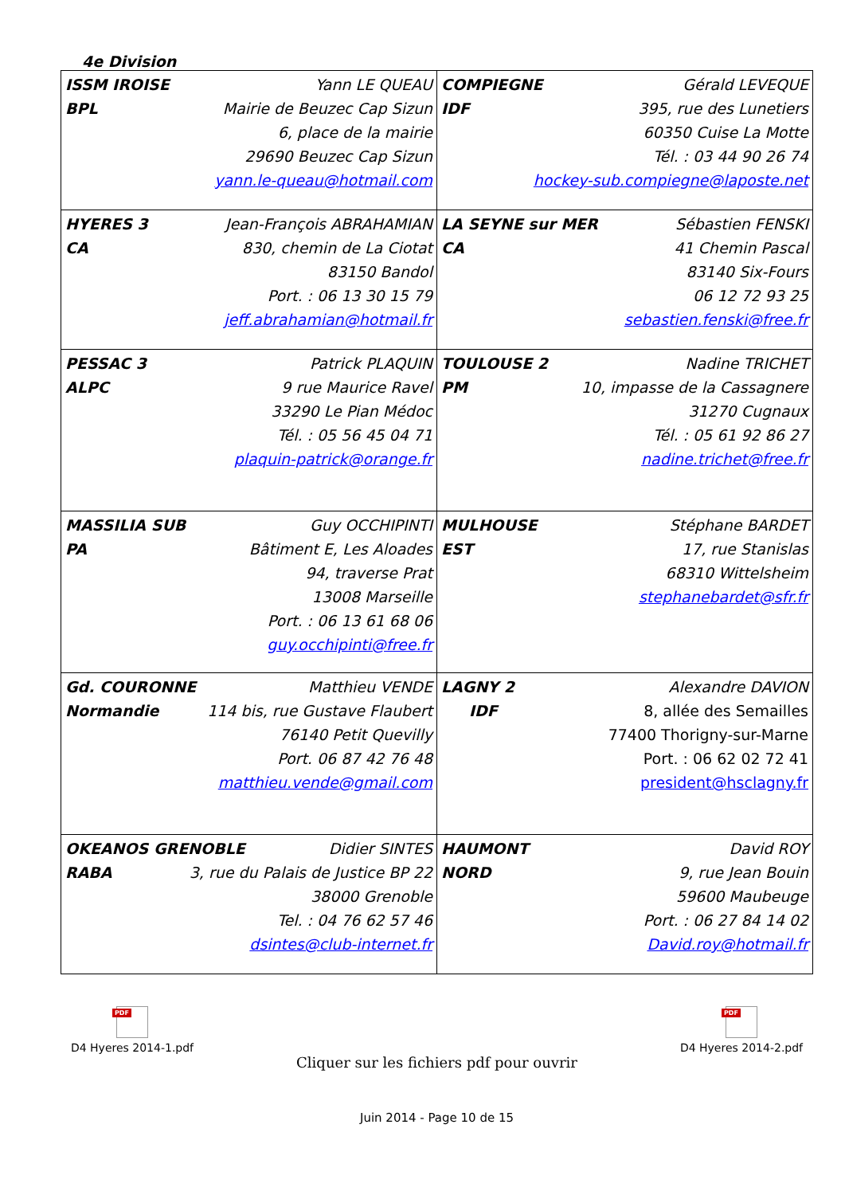4e Division
| ISSM IROISE Yann LE QUEAU BPL Mairie de Beuzec Cap Sizun 6, place de la mairie 29690 Beuzec Cap Sizun yann.le-queau@hotmail.com | COMPIEGNE Gérald LEVEQUE IDF 395, rue des Lunetiers 60350 Cuise La Motte Tél. : 03 44 90 26 74 hockey-sub.compiegne@laposte.net |
| HYERES 3 Jean-François ABRAHAMIAN CA 830, chemin de La Ciotat 83150 Bandol Port. : 06 13 30 15 79 jeff.abrahamian@hotmail.fr | LA SEYNE sur MER Sébastien FENSKI CA 41 Chemin Pascal 83140 Six-Fours 06 12 72 93 25 sebastien.fenski@free.fr |
| PESSAC 3 Patrick PLAQUIN ALPC 9 rue Maurice Ravel 33290 Le Pian Médoc Tél. : 05 56 45 04 71 plaquin-patrick@orange.fr | TOULOUSE 2 Nadine TRICHET PM 10, impasse de la Cassagnere 31270 Cugnaux Tél. : 05 61 92 86 27 nadine.trichet@free.fr |
| MASSILIA SUB Guy OCCHIPINTI PA Bâtiment E, Les Aloades 94, traverse Prat 13008 Marseille Port. : 06 13 61 68 06 guy.occhipinti@free.fr | MULHOUSE Stéphane BARDET EST 17, rue Stanislas 68310 Wittelsheim stephanebardet@sfr.fr |
| Gd. COURONNE Matthieu VENDE Normandie 114 bis, rue Gustave Flaubert 76140 Petit Quevilly Port. 06 87 42 76 48 matthieu.vende@gmail.com | LAGNY 2 Alexandre DAVION IDF 8, allée des Semailles 77400 Thorigny-sur-Marne Port. : 06 62 02 72 41 president@hsclagny.fr |
| OKEANOS GRENOBLE Didier SINTES RABA 3, rue du Palais de Justice BP 22 38000 Grenoble Tel. : 04 76 62 57 46 dsintes@club-internet.fr | HAUMONT David ROY NORD 9, rue Jean Bouin 59600 Maubeuge Port. : 06 27 84 14 02 David.roy@hotmail.fr |
PDF
D4 Hyeres 2014-1.pdf
Cliquer sur les fichiers pdf pour ouvrir
PDF
D4 Hyeres 2014-2.pdf
Juin 2014 - Page 10 de 15